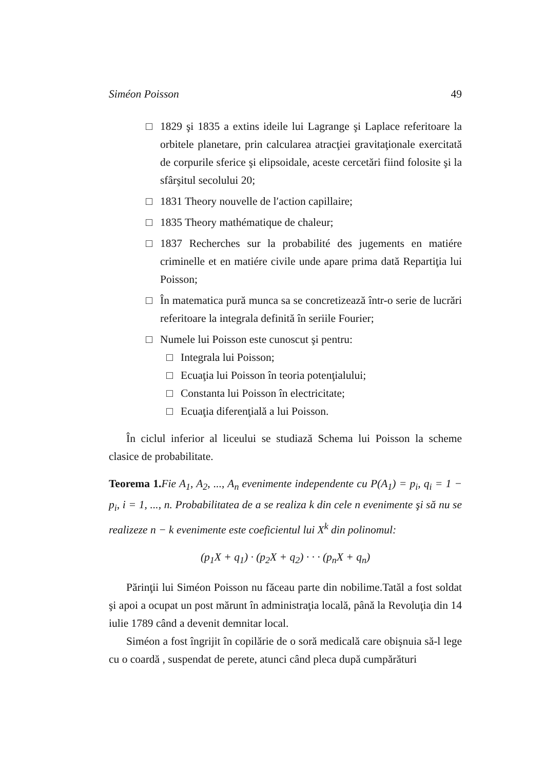Siméon Poisson 49
□ 1829 şi 1835 a extins ideile lui Lagrange şi Laplace referitoare la orbitele planetare, prin calcularea atracţiei gravitaţionale exercitată de corpurile sferice şi elipsoidale, aceste cercetări fiind folosite şi la sfârşitul secolului 20;
□ 1831 Theory nouvelle de l′action capillaire;
□ 1835 Theory mathématique de chaleur;
□ 1837 Recherches sur la probabilité des jugements en matiére criminelle et en matiére civile unde apare prima dată Repartiţia lui Poisson;
□ În matematica pură munca sa se concretizează într-o serie de lucrări referitoare la integrala definită în seriile Fourier;
□ Numele lui Poisson este cunoscut şi pentru:
□ Integrala lui Poisson;
□ Ecuaţia lui Poisson în teoria potenţialului;
□ Constanta lui Poisson în electricitate;
□ Ecuaţia diferenţială a lui Poisson.
În ciclul inferior al liceului se studiază Schema lui Poisson la scheme clasice de probabilitate.
Teorema 1. Fie A<sub>1</sub>, A<sub>2</sub>, ..., A<sub>n</sub> evenimente independente cu P(A<sub>1</sub>) = p<sub>i</sub>, q<sub>i</sub> = 1 − p<sub>i</sub>, i = 1, ..., n. Probabilitatea de a se realiza k din cele n evenimente şi să nu se realizeze n − k evenimente este coeficientul lui X<sup>k</sup> din polinomul:
(p<sub>1</sub>X + q<sub>1</sub>) · (p<sub>2</sub>X + q<sub>2</sub>) · · · (p<sub>n</sub>X + q<sub>n</sub>)
Părinţii lui Siméon Poisson nu făceau parte din nobilime.Tatăl a fost soldat şi apoi a ocupat un post mărunt în administraţia locală, până la Revoluţia din 14 iulie 1789 când a devenit demnitar local.
Siméon a fost îngrijit în copilărie de o soră medicală care obişnuia să-l lege cu o coardă , suspendat de perete, atunci când pleca după cumpărături